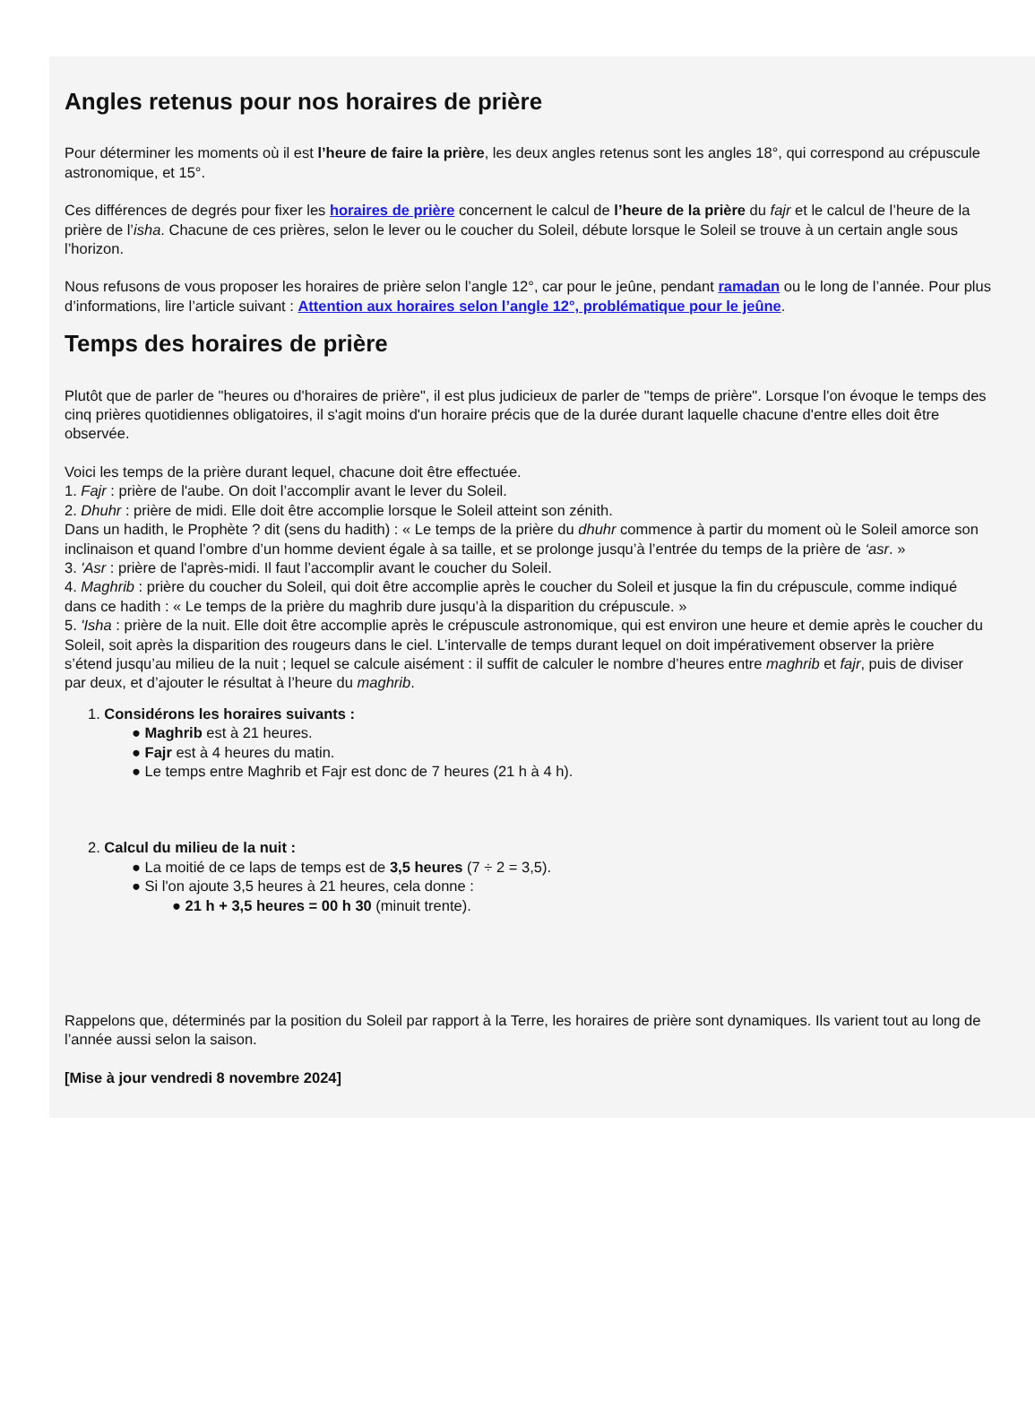Angles retenus pour nos horaires de prière
Pour déterminer les moments où il est l’heure de faire la prière, les deux angles retenus sont les angles 18°, qui correspond au crépuscule
astronomique, et 15°.
Ces différences de degrés pour fixer les horaires de prière concernent le calcul de l’heure de la prière du fajr et le calcul de l’heure de la
prière de l’isha. Chacune de ces prières, selon le lever ou le coucher du Soleil, débute lorsque le Soleil se trouve à un certain angle sous
l’horizon.
Nous refusons de vous proposer les horaires de prière selon l’angle 12°, car pour le jeûne, pendant ramadan ou le long de l’année. Pour plus
d’informations, lire l’article suivant : Attention aux horaires selon l’angle 12°, problématique pour le jeûne.
Temps des horaires de prière
Plutôt que de parler de "heures ou d'horaires de prière", il est plus judicieux de parler de "temps de prière". Lorsque l'on évoque le temps des
cinq prières quotidiennes obligatoires, il s'agit moins d'un horaire précis que de la durée durant laquelle chacune d'entre elles doit être
observée.
Voici les temps de la prière durant lequel, chacune doit être effectuée.
1. Fajr : prière de l'aube. On doit l’accomplir avant le lever du Soleil.
2. Dhuhr : prière de midi. Elle doit être accomplie lorsque le Soleil atteint son zénith.
Dans un hadith, le Prophète ? dit (sens du hadith) : « Le temps de la prière du dhuhr commence à partir du moment où le Soleil amorce son
inclinaison et quand l’ombre d’un homme devient égale à sa taille, et se prolonge jusqu’à l’entrée du temps de la prière de ‘asr. »
3. 'Asr : prière de l'après-midi. Il faut l’accomplir avant le coucher du Soleil.
4. Maghrib : prière du coucher du Soleil, qui doit être accomplie après le coucher du Soleil et jusque la fin du crépuscule, comme indiqué
dans ce hadith : « Le temps de la prière du maghrib dure jusqu’à la disparition du crépuscule. »
5. 'Isha : prière de la nuit. Elle doit être accomplie après le crépuscule astronomique, qui est environ une heure et demie après le coucher du
Soleil, soit après la disparition des rougeurs dans le ciel. L’intervalle de temps durant lequel on doit impérativement observer la prière
s’étend jusqu’au milieu de la nuit ; lequel se calcule aisément : il suffit de calculer le nombre d’heures entre maghrib et fajr, puis de diviser
par deux, et d’ajouter le résultat à l’heure du maghrib.
1. Considérons les horaires suivants :
● Maghrib est à 21 heures.
● Fajr est à 4 heures du matin.
● Le temps entre Maghrib et Fajr est donc de 7 heures (21 h à 4 h).
2. Calcul du milieu de la nuit :
● La moitié de ce laps de temps est de 3,5 heures (7 ÷ 2 = 3,5).
● Si l'on ajoute 3,5 heures à 21 heures, cela donne :
● 21 h + 3,5 heures = 00 h 30 (minuit trente).
Rappelons que, déterminés par la position du Soleil par rapport à la Terre, les horaires de prière sont dynamiques. Ils varient tout au long de
l’année aussi selon la saison.
[Mise à jour vendredi 8 novembre 2024]